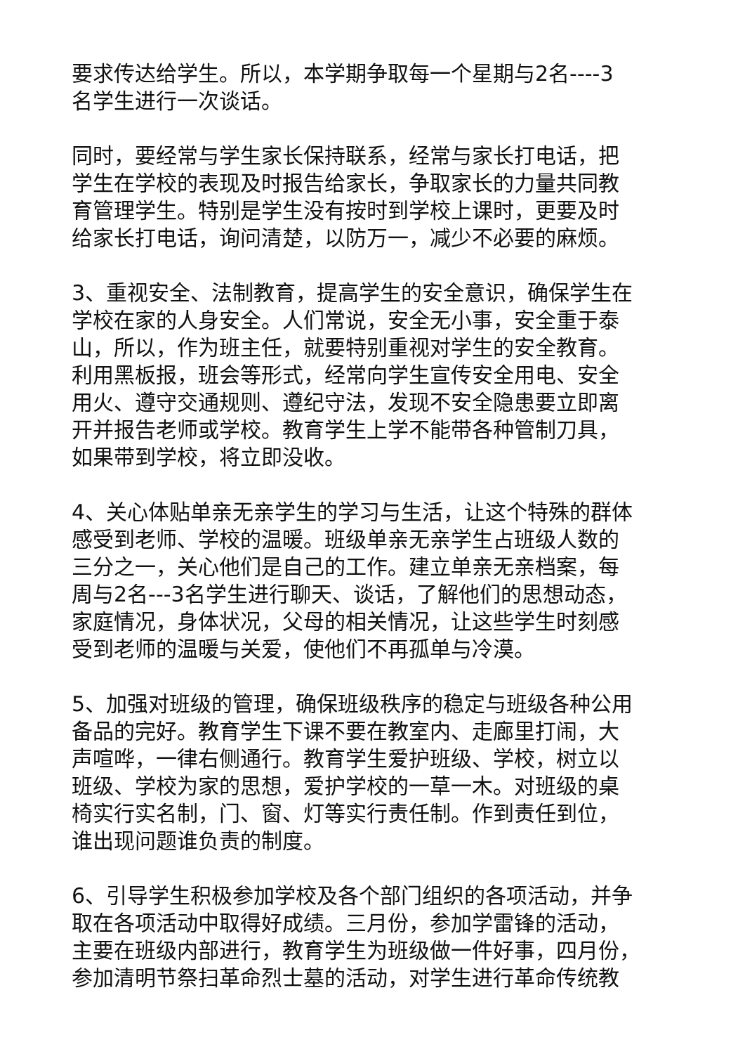要求传达给学生。所以，本学期争取每一个星期与2名----3
名学生进行一次谈话。
同时，要经常与学生家长保持联系，经常与家长打电话，把
学生在学校的表现及时报告给家长，争取家长的力量共同教
育管理学生。特别是学生没有按时到学校上课时，更要及时
给家长打电话，询问清楚，以防万一，减少不必要的麻烦。
3、重视安全、法制教育，提高学生的安全意识，确保学生在
学校在家的人身安全。人们常说，安全无小事，安全重于泰
山，所以，作为班主任，就要特别重视对学生的安全教育。
利用黑板报，班会等形式，经常向学生宣传安全用电、安全
用火、遵守交通规则、遵纪守法，发现不安全隐患要立即离
开并报告老师或学校。教育学生上学不能带各种管制刀具，
如果带到学校，将立即没收。
4、关心体贴单亲无亲学生的学习与生活，让这个特殊的群体
感受到老师、学校的温暖。班级单亲无亲学生占班级人数的
三分之一，关心他们是自己的工作。建立单亲无亲档案，每
周与2名---3名学生进行聊天、谈话，了解他们的思想动态，
家庭情况，身体状况，父母的相关情况，让这些学生时刻感
受到老师的温暖与关爱，使他们不再孤单与冷漠。
5、加强对班级的管理，确保班级秩序的稳定与班级各种公用
备品的完好。教育学生下课不要在教室内、走廊里打闹，大
声喧哗，一律右侧通行。教育学生爱护班级、学校，树立以
班级、学校为家的思想，爱护学校的一草一木。对班级的桌
椅实行实名制，门、窗、灯等实行责任制。作到责任到位，
谁出现问题谁负责的制度。
6、引导学生积极参加学校及各个部门组织的各项活动，并争
取在各项活动中取得好成绩。三月份，参加学雷锋的活动，
主要在班级内部进行，教育学生为班级做一件好事，四月份，
参加清明节祭扫革命烈士墓的活动，对学生进行革命传统教